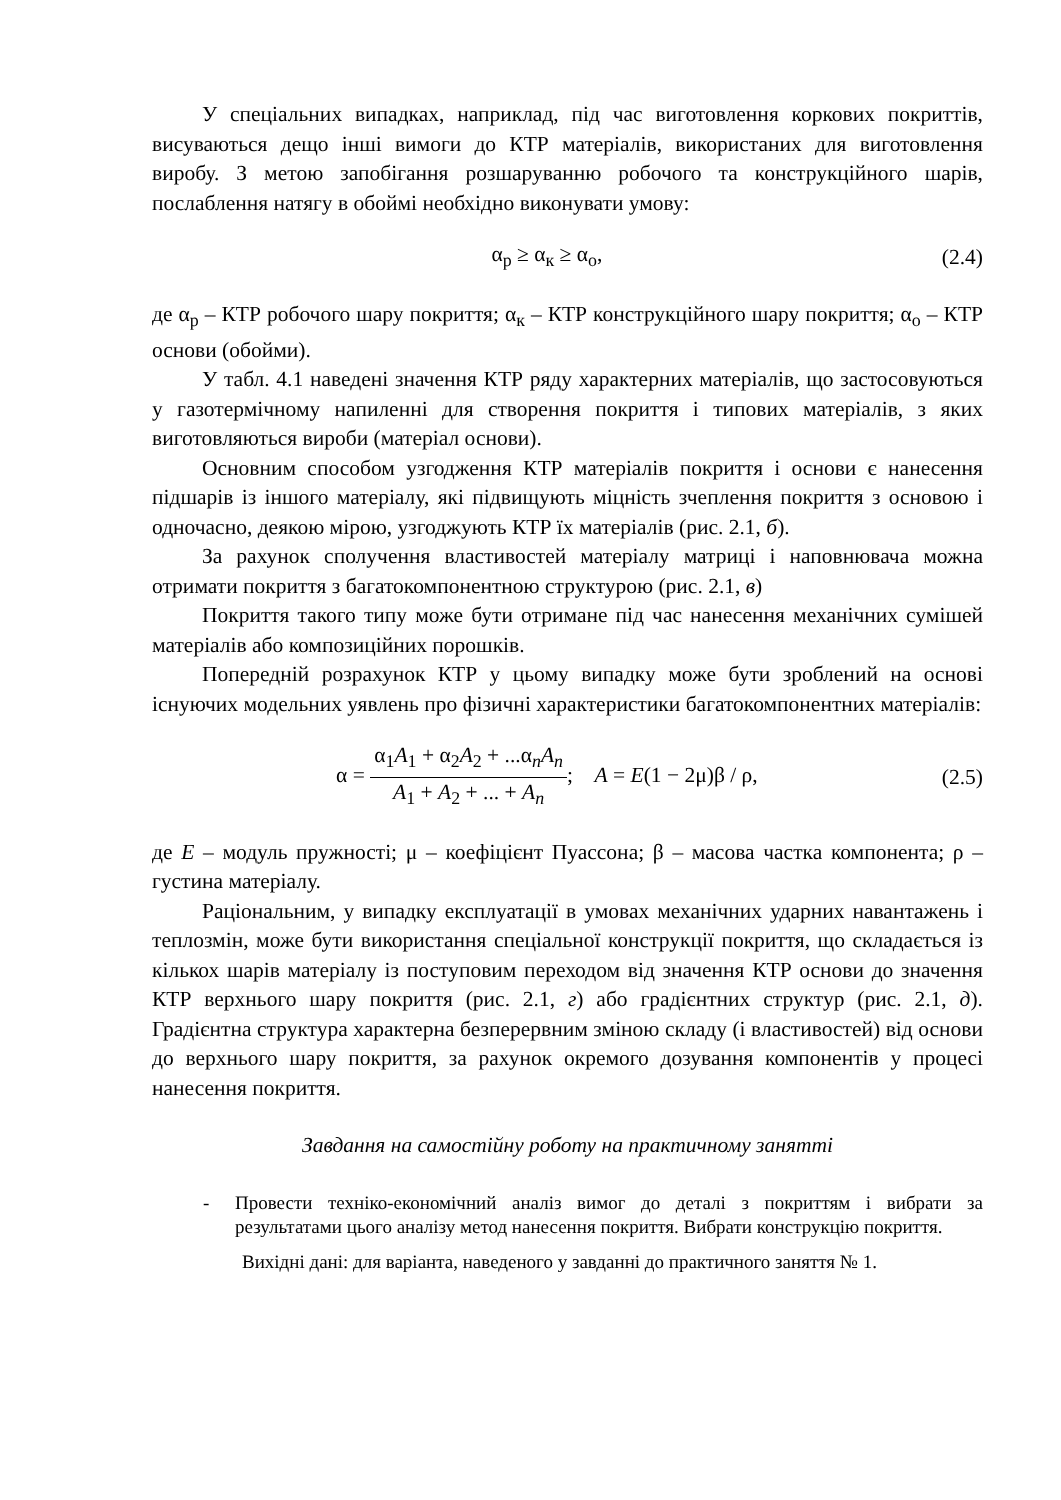У спеціальних випадках, наприклад, під час виготовлення коркових покриттів, висуваються дещо інші вимоги до КТР матеріалів, використаних для виготовлення виробу. З метою запобігання розшаруванню робочого та конструкційного шарів, послаблення натягу в обоймі необхідно виконувати умову:
α<sub>р</sub> ≥ α<sub>к</sub> ≥ α<sub>о</sub>, (2.4)
де α<sub>р</sub> – КТР робочого шару покриття; α<sub>к</sub> – КТР конструкційного шару покриття; α<sub>о</sub> – КТР основи (обойми).
У табл. 4.1 наведені значення КТР ряду характерних матеріалів, що застосовуються у газотермічному напиленні для створення покриття і типових матеріалів, з яких виготовляються вироби (матеріал основи).
Основним способом узгодження КТР матеріалів покриття і основи є нанесення підшарів із іншого матеріалу, які підвищують міцність зчеплення покриття з основою і одночасно, деякою мірою, узгоджують КТР їх матеріалів (рис. 2.1, б).
За рахунок сполучення властивостей матеріалу матриці і наповнювача можна отримати покриття з багатокомпонентною структурою (рис. 2.1, в)
Покриття такого типу може бути отримане під час нанесення механічних сумішей матеріалів або композиційних порошків.
Попередній розрахунок КТР у цьому випадку може бути зроблений на основі існуючих модельних уявлень про фізичні характеристики багатокомпонентних матеріалів:
α = α<sub>1</sub>A<sub>1</sub> + α<sub>2</sub>A<sub>2</sub> + ...α<sub>n</sub>A<sub>n</sub> A<sub>1</sub> + A<sub>2</sub> + ... + A<sub>n</sub>; A = E(1 − 2μ)β / ρ, (2.5)
де E – модуль пружності; μ – коефіцієнт Пуассона; β – масова частка компонента; ρ – густина матеріалу.
Раціональним, у випадку експлуатації в умовах механічних ударних навантажень і теплозмін, може бути використання спеціальної конструкції покриття, що складається із кількох шарів матеріалу із поступовим переходом від значення КТР основи до значення КТР верхнього шару покриття (рис. 2.1, г) або градієнтних структур (рис. 2.1, д). Градієнтна структура характерна безперервним зміною складу (і властивостей) від основи до верхнього шару покриття, за рахунок окремого дозування компонентів у процесі нанесення покриття.
Завдання на самостійну роботу на практичному занятті
- Провести техніко-економічний аналіз вимог до деталі з покриттям і вибрати за результатами цього аналізу метод нанесення покриття. Вибрати конструкцію покриття.
Вихідні дані: для варіанта, наведеного у завданні до практичного заняття № 1.